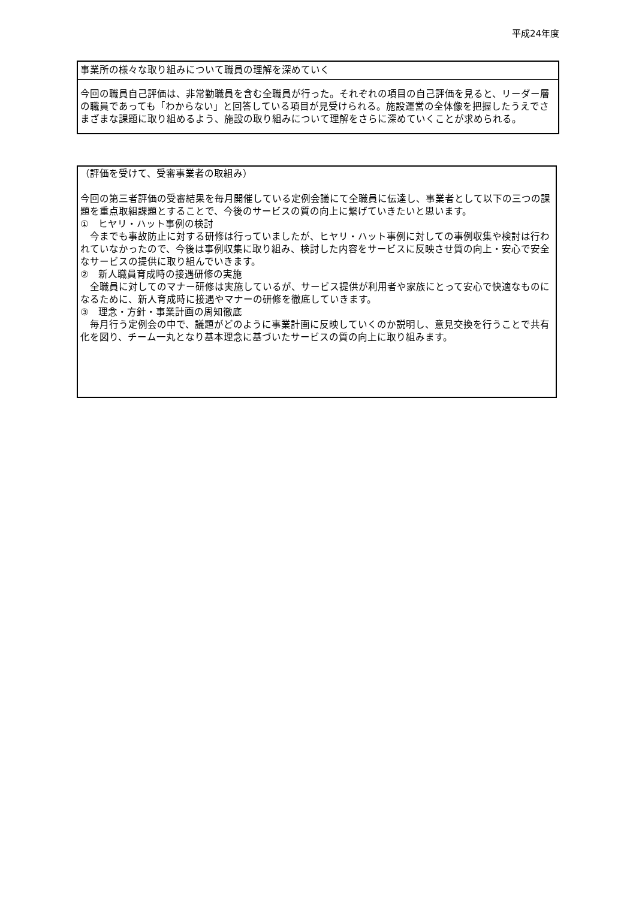平成24年度
事業所の様々な取り組みについて職員の理解を深めていく
今回の職員自己評価は、非常勤職員を含む全職員が行った。それぞれの項目の自己評価を見ると、リーダー層の職員であっても「わからない」と回答している項目が見受けられる。施設運営の全体像を把握したうえでさまざまな課題に取り組めるよう、施設の取り組みについて理解をさらに深めていくことが求められる。
（評価を受けて、受審事業者の取組み）
今回の第三者評価の受審結果を毎月開催している定例会議にて全職員に伝達し、事業者として以下の三つの課題を重点取組課題とすることで、今後のサービスの質の向上に繋げていきたいと思います。
①　ヒヤリ・ハット事例の検討
　今までも事故防止に対する研修は行っていましたが、ヒヤリ・ハット事例に対しての事例収集や検討は行われていなかったので、今後は事例収集に取り組み、検討した内容をサービスに反映させ質の向上・安心で安全なサービスの提供に取り組んでいきます。
②　新人職員育成時の接遇研修の実施
　全職員に対してのマナー研修は実施しているが、サービス提供が利用者や家族にとって安心で快適なものになるために、新人育成時に接遇やマナーの研修を徹底していきます。
③　理念・方針・事業計画の周知徹底
　毎月行う定例会の中で、議題がどのように事業計画に反映していくのか説明し、意見交換を行うことで共有化を図り、チーム一丸となり基本理念に基づいたサービスの質の向上に取り組みます。